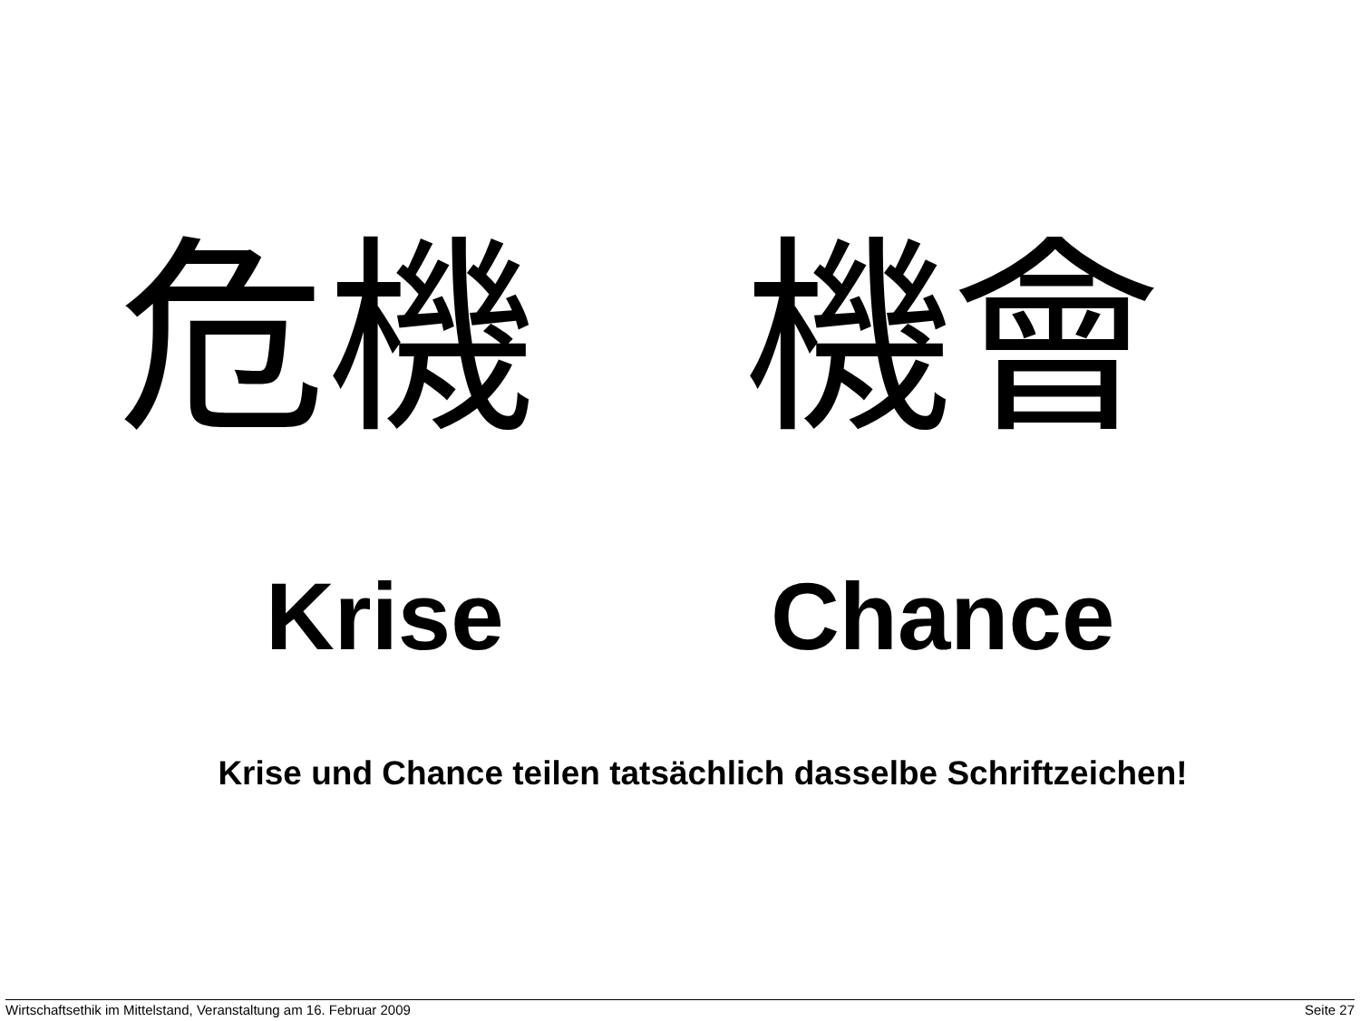危機 機會
Krise Chance
Krise und Chance teilen tatsächlich dasselbe Schriftzeichen!
Wirtschaftsethik im Mittelstand, Veranstaltung am 16. Februar 2009 Seite 27